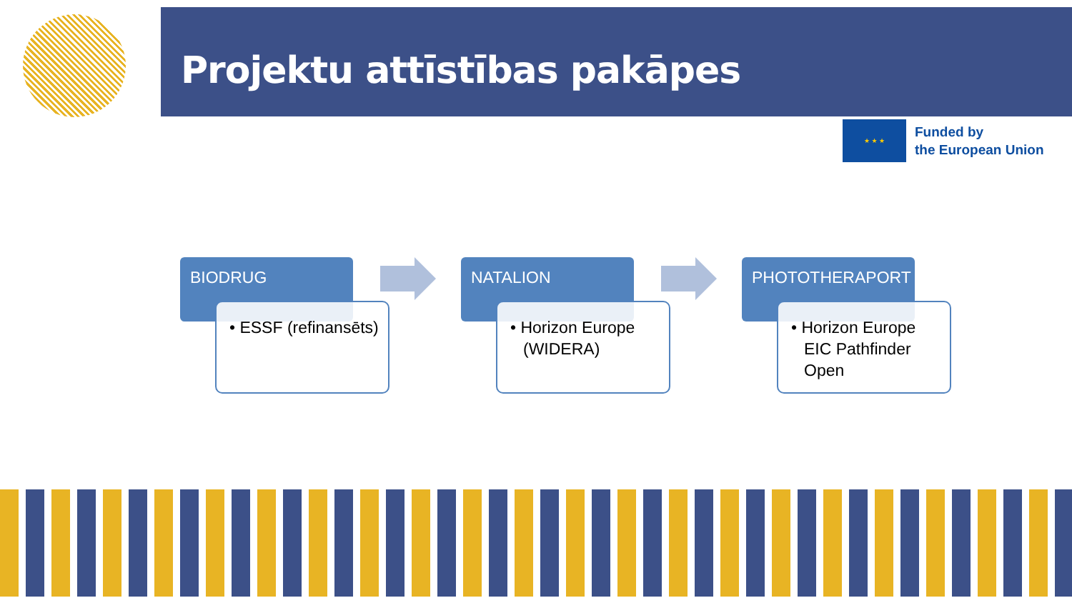Projektu attīstības pakāpes
★ ★ ★
Funded by
the European Union
BIODRUG
• ESSF (refinansēts)
NATALION
• Horizon Europe (WIDERA)
PHOTOTHERAPORT
• Horizon Europe EIC Pathfinder Open